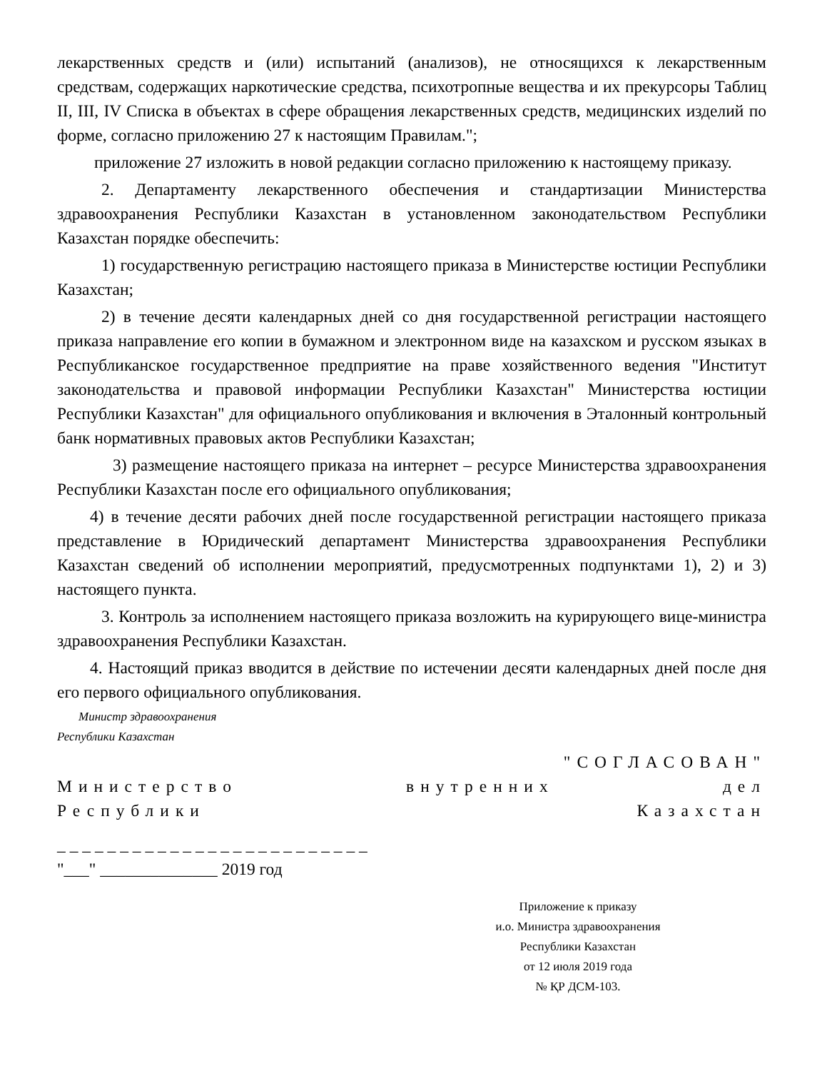лекарственных средств и (или) испытаний (анализов), не относящихся к лекарственным средствам, содержащих наркотические средства, психотропные вещества и их прекурсоры Таблиц II, III, IV Списка в объектах в сфере обращения лекарственных средств, медицинских изделий по форме, согласно приложению 27 к настоящим Правилам.";
приложение 27 изложить в новой редакции согласно приложению к настоящему приказу.
2. Департаменту лекарственного обеспечения и стандартизации Министерства здравоохранения Республики Казахстан в установленном законодательством Республики Казахстан порядке обеспечить:
1) государственную регистрацию настоящего приказа в Министерстве юстиции Республики Казахстан;
2) в течение десяти календарных дней со дня государственной регистрации настоящего приказа направление его копии в бумажном и электронном виде на казахском и русском языках в Республиканское государственное предприятие на праве хозяйственного ведения "Институт законодательства и правовой информации Республики Казахстан" Министерства юстиции Республики Казахстан" для официального опубликования и включения в Эталонный контрольный банк нормативных правовых актов Республики Казахстан;
3) размещение настоящего приказа на интернет – ресурсе Министерства здравоохранения Республики Казахстан после его официального опубликования;
4) в течение десяти рабочих дней после государственной регистрации настоящего приказа представление в Юридический департамент Министерства здравоохранения Республики Казахстан сведений об исполнении мероприятий, предусмотренных подпунктами 1), 2) и 3) настоящего пункта.
3. Контроль за исполнением настоящего приказа возложить на курирующего вице-министра здравоохранения Республики Казахстан.
4. Настоящий приказ вводится в действие по истечении десяти календарных дней после дня его первого официального опубликования.
Министр здравоохранения
Республики Казахстан
"СОГЛАСОВАН"
Министерство внутренних дел
Республики Казахстан
_ _ _ _ _ _ _ _ _ _ _ _ _ _ _ _ _ _ _ _ _ _ _ _ _
"___" ______________ 2019 год
Приложение к приказу
и.о. Министра здравоохранения
Республики Казахстан
от 12 июля 2019 года
№ ҚР ДСМ-103.